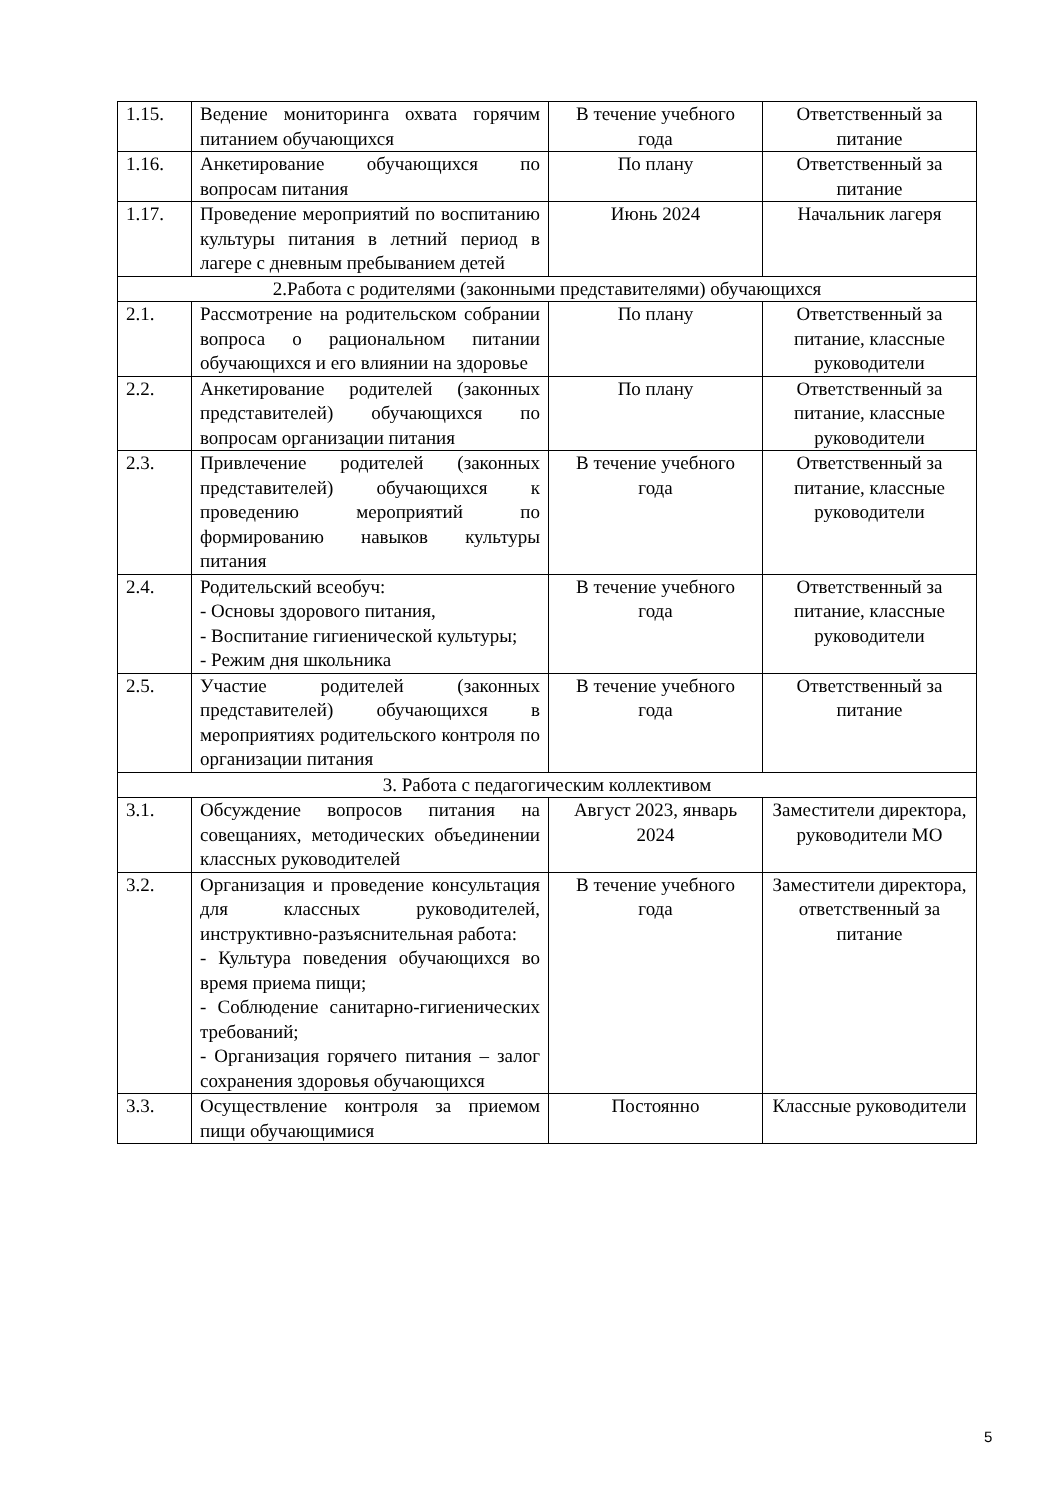| 1.15. | Ведение мониторинга охвата горячим питанием обучающихся | В течение учебного года | Ответственный за питание |
| 1.16. | Анкетирование обучающихся по вопросам питания | По плану | Ответственный за питание |
| 1.17. | Проведение мероприятий по воспитанию культуры питания в летний период в лагере с дневным пребыванием детей | Июнь 2024 | Начальник лагеря |
| 2.Работа с родителями (законными представителями) обучающихся | | | |
| 2.1. | Рассмотрение на родительском собрании вопроса о рациональном питании обучающихся и его влиянии на здоровье | По плану | Ответственный за питание, классные руководители |
| 2.2. | Анкетирование родителей (законных представителей) обучающихся по вопросам организации питания | По плану | Ответственный за питание, классные руководители |
| 2.3. | Привлечение родителей (законных представителей) обучающихся к проведению мероприятий по формированию навыков культуры питания | В течение учебного года | Ответственный за питание, классные руководители |
| 2.4. | Родительский всеобуч: - Основы здорового питания, - Воспитание гигиенической культуры; - Режим дня школьника | В течение учебного года | Ответственный за питание, классные руководители |
| 2.5. | Участие родителей (законных представителей) обучающихся в мероприятиях родительского контроля по организации питания | В течение учебного года | Ответственный за питание |
| 3. Работа с педагогическим коллективом | | | |
| 3.1. | Обсуждение вопросов питания на совещаниях, методических объединении классных руководителей | Август 2023, январь 2024 | Заместители директора, руководители МО |
| 3.2. | Организация и проведение консультация для классных руководителей, инструктивно-разъяснительная работа: - Культура поведения обучающихся во время приема пищи; - Соблюдение санитарно-гигиенических требований; - Организация горячего питания – залог сохранения здоровья обучающихся | В течение учебного года | Заместители директора, ответственный за питание |
| 3.3. | Осуществление контроля за приемом пищи обучающимися | Постоянно | Классные руководители |
5